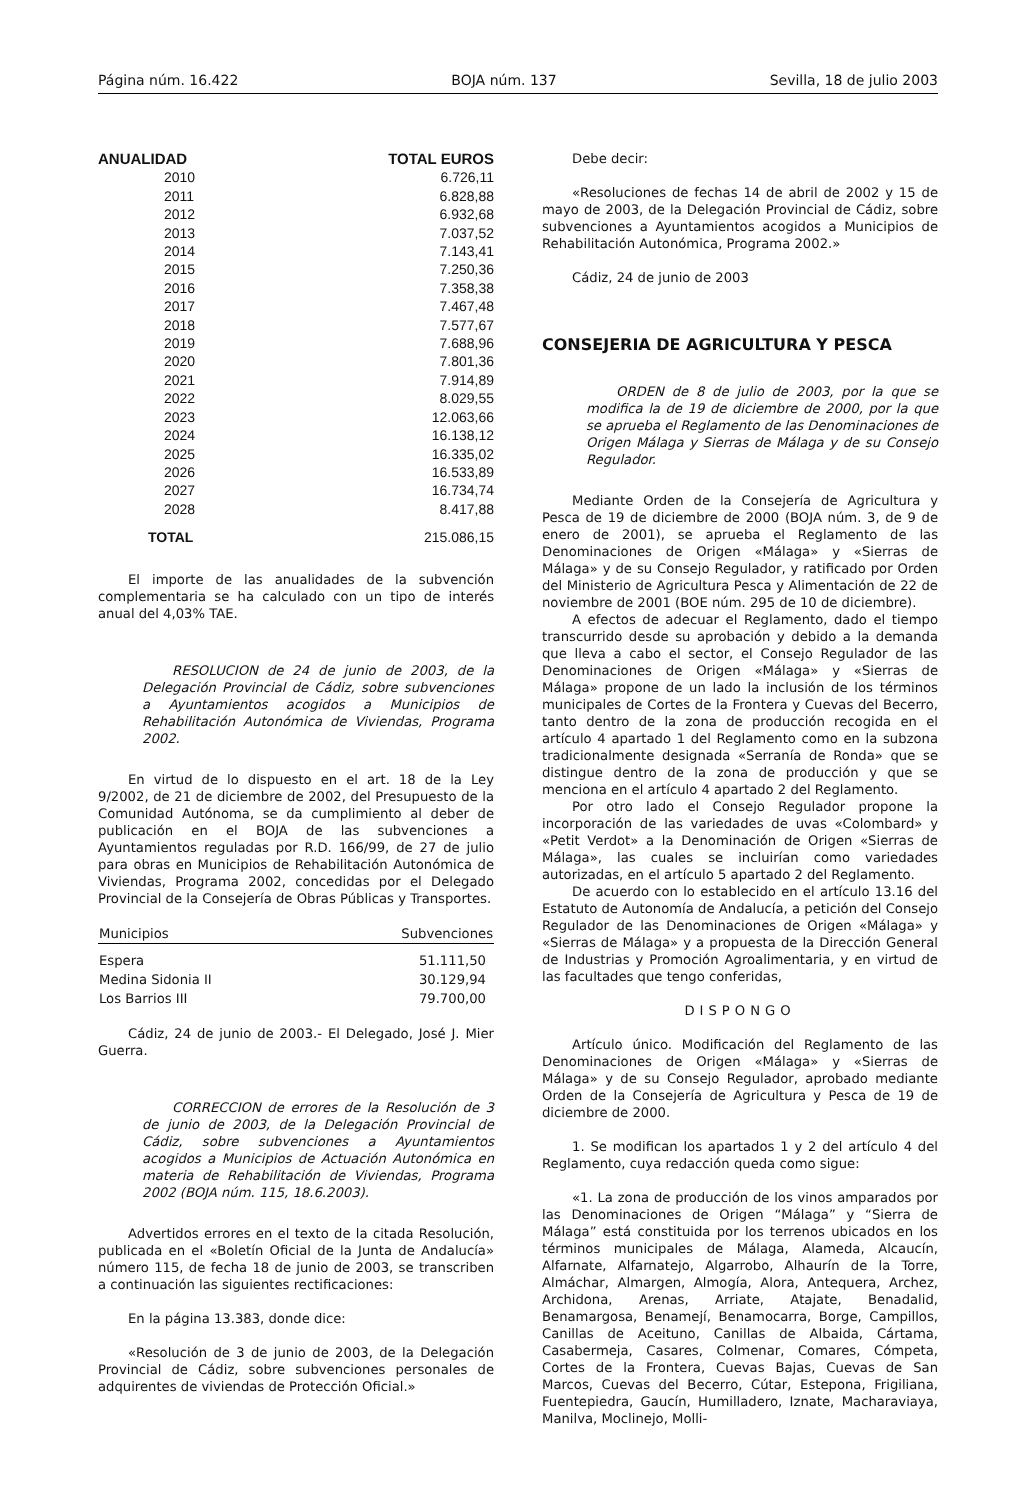Página núm. 16.422 BOJA núm. 137 Sevilla, 18 de julio 2003
| ANUALIDAD | TOTAL EUROS |
| --- | --- |
| 2010 | 6.726,11 |
| 2011 | 6.828,88 |
| 2012 | 6.932,68 |
| 2013 | 7.037,52 |
| 2014 | 7.143,41 |
| 2015 | 7.250,36 |
| 2016 | 7.358,38 |
| 2017 | 7.467,48 |
| 2018 | 7.577,67 |
| 2019 | 7.688,96 |
| 2020 | 7.801,36 |
| 2021 | 7.914,89 |
| 2022 | 8.029,55 |
| 2023 | 12.063,66 |
| 2024 | 16.138,12 |
| 2025 | 16.335,02 |
| 2026 | 16.533,89 |
| 2027 | 16.734,74 |
| 2028 | 8.417,88 |
| TOTAL | 215.086,15 |
El importe de las anualidades de la subvención complementaria se ha calculado con un tipo de interés anual del 4,03% TAE.
RESOLUCION de 24 de junio de 2003, de la Delegación Provincial de Cádiz, sobre subvenciones a Ayuntamientos acogidos a Municipios de Rehabilitación Autonómica de Viviendas, Programa 2002.
En virtud de lo dispuesto en el art. 18 de la Ley 9/2002, de 21 de diciembre de 2002, del Presupuesto de la Comunidad Autónoma, se da cumplimiento al deber de publicación en el BOJA de las subvenciones a Ayuntamientos reguladas por R.D. 166/99, de 27 de julio para obras en Municipios de Rehabilitación Autonómica de Viviendas, Programa 2002, concedidas por el Delegado Provincial de la Consejería de Obras Públicas y Transportes.
| Municipios | Subvenciones |
| --- | --- |
| Espera | 51.111,50 |
| Medina Sidonia II | 30.129,94 |
| Los Barrios III | 79.700,00 |
Cádiz, 24 de junio de 2003.- El Delegado, José J. Mier Guerra.
CORRECCION de errores de la Resolución de 3 de junio de 2003, de la Delegación Provincial de Cádiz, sobre subvenciones a Ayuntamientos acogidos a Municipios de Actuación Autonómica en materia de Rehabilitación de Viviendas, Programa 2002 (BOJA núm. 115, 18.6.2003).
Advertidos errores en el texto de la citada Resolución, publicada en el «Boletín Oficial de la Junta de Andalucía» número 115, de fecha 18 de junio de 2003, se transcriben a continuación las siguientes rectificaciones:
En la página 13.383, donde dice:
«Resolución de 3 de junio de 2003, de la Delegación Provincial de Cádiz, sobre subvenciones personales de adquirentes de viviendas de Protección Oficial.»
Debe decir:
«Resoluciones de fechas 14 de abril de 2002 y 15 de mayo de 2003, de la Delegación Provincial de Cádiz, sobre subvenciones a Ayuntamientos acogidos a Municipios de Rehabilitación Autonómica, Programa 2002.»
Cádiz, 24 de junio de 2003
CONSEJERIA DE AGRICULTURA Y PESCA
ORDEN de 8 de julio de 2003, por la que se modifica la de 19 de diciembre de 2000, por la que se aprueba el Reglamento de las Denominaciones de Origen Málaga y Sierras de Málaga y de su Consejo Regulador.
Mediante Orden de la Consejería de Agricultura y Pesca de 19 de diciembre de 2000 (BOJA núm. 3, de 9 de enero de 2001), se aprueba el Reglamento de las Denominaciones de Origen «Málaga» y «Sierras de Málaga» y de su Consejo Regulador, y ratificado por Orden del Ministerio de Agricultura Pesca y Alimentación de 22 de noviembre de 2001 (BOE núm. 295 de 10 de diciembre).
A efectos de adecuar el Reglamento, dado el tiempo transcurrido desde su aprobación y debido a la demanda que lleva a cabo el sector, el Consejo Regulador de las Denominaciones de Origen «Málaga» y «Sierras de Málaga» propone de un lado la inclusión de los términos municipales de Cortes de la Frontera y Cuevas del Becerro, tanto dentro de la zona de producción recogida en el artículo 4 apartado 1 del Reglamento como en la subzona tradicionalmente designada «Serranía de Ronda» que se distingue dentro de la zona de producción y que se menciona en el artículo 4 apartado 2 del Reglamento.
Por otro lado el Consejo Regulador propone la incorporación de las variedades de uvas «Colombard» y «Petit Verdot» a la Denominación de Origen «Sierras de Málaga», las cuales se incluirían como variedades autorizadas, en el artículo 5 apartado 2 del Reglamento.
De acuerdo con lo establecido en el artículo 13.16 del Estatuto de Autonomía de Andalucía, a petición del Consejo Regulador de las Denominaciones de Origen «Málaga» y «Sierras de Málaga» y a propuesta de la Dirección General de Industrias y Promoción Agroalimentaria, y en virtud de las facultades que tengo conferidas,
DISPONGO
Artículo único. Modificación del Reglamento de las Denominaciones de Origen «Málaga» y «Sierras de Málaga» y de su Consejo Regulador, aprobado mediante Orden de la Consejería de Agricultura y Pesca de 19 de diciembre de 2000.
1. Se modifican los apartados 1 y 2 del artículo 4 del Reglamento, cuya redacción queda como sigue:
«1. La zona de producción de los vinos amparados por las Denominaciones de Origen “Málaga” y “Sierra de Málaga” está constituida por los terrenos ubicados en los términos municipales de Málaga, Alameda, Alcaucín, Alfarnate, Alfarnatejo, Algarrobo, Alhaurín de la Torre, Almáchar, Almargen, Almogía, Alora, Antequera, Archez, Archidona, Arenas, Arriate, Atajate, Benadalid, Benamargosa, Benamejí, Benamocarra, Borge, Campillos, Canillas de Aceituno, Canillas de Albaida, Cártama, Casabermeja, Casares, Colmenar, Comares, Cómpeta, Cortes de la Frontera, Cuevas Bajas, Cuevas de San Marcos, Cuevas del Becerro, Cútar, Estepona, Frigiliana, Fuentepiedra, Gaucín, Humilladero, Iznate, Macharaviaya, Manilva, Moclinejo, Molli-